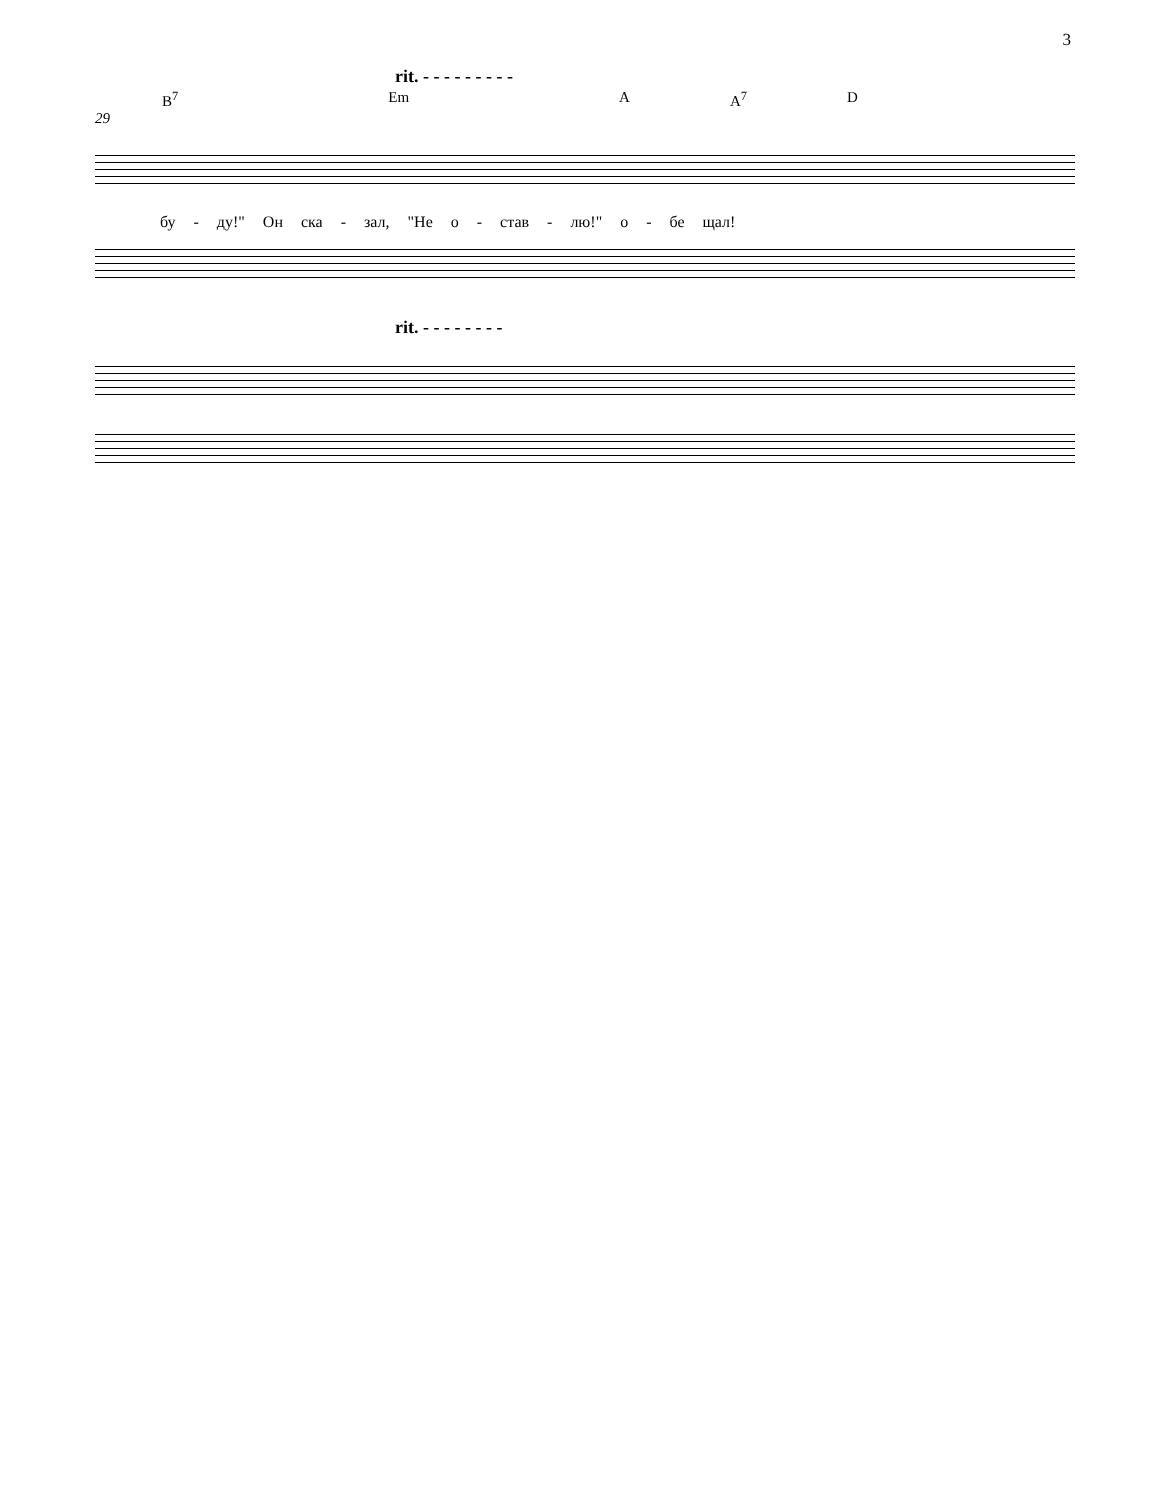3
rit. - - - - - - - - -
B<sup>7</sup> Em A A<sup>7</sup> D
29
бу - ду!" Он ска - зал, "Не о - став - лю!" о - бе щал!
rit. - - - - - - - -